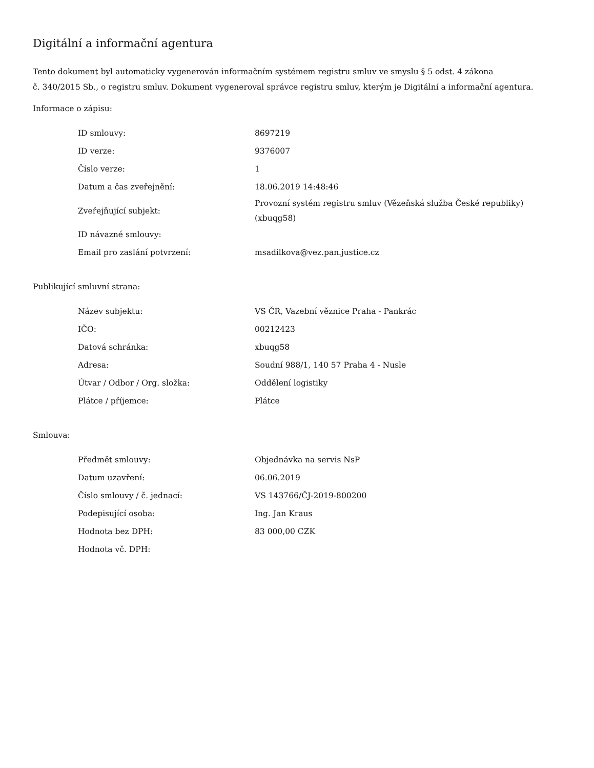Digitální a informační agentura
Tento dokument byl automaticky vygenerován informačním systémem registru smluv ve smyslu § 5 odst. 4 zákona
č. 340/2015 Sb., o registru smluv. Dokument vygeneroval správce registru smluv, kterým je Digitální a informační agentura.
Informace o zápisu:
| ID smlouvy: | 8697219 |
| ID verze: | 9376007 |
| Číslo verze: | 1 |
| Datum a čas zveřejnění: | 18.06.2019 14:48:46 |
| Zveřejňující subjekt: | Provozní systém registru smluv (Vězeňská služba České republiky) (xbuqg58) |
| ID návazné smlouvy: | |
| Email pro zaslání potvrzení: | msadilkova@vez.pan.justice.cz |
Publikující smluvní strana:
| Název subjektu: | VS ČR, Vazební věznice Praha - Pankrác |
| IČO: | 00212423 |
| Datová schránka: | xbuqg58 |
| Adresa: | Soudní 988/1, 140 57 Praha 4 - Nusle |
| Útvar / Odbor / Org. složka: | Oddělení logistiky |
| Plátce / příjemce: | Plátce |
Smlouva:
| Předmět smlouvy: | Objednávka na servis NsP |
| Datum uzavření: | 06.06.2019 |
| Číslo smlouvy / č. jednací: | VS 143766/ČJ-2019-800200 |
| Podepisující osoba: | Ing. Jan Kraus |
| Hodnota bez DPH: | 83 000,00 CZK |
| Hodnota vč. DPH: | |